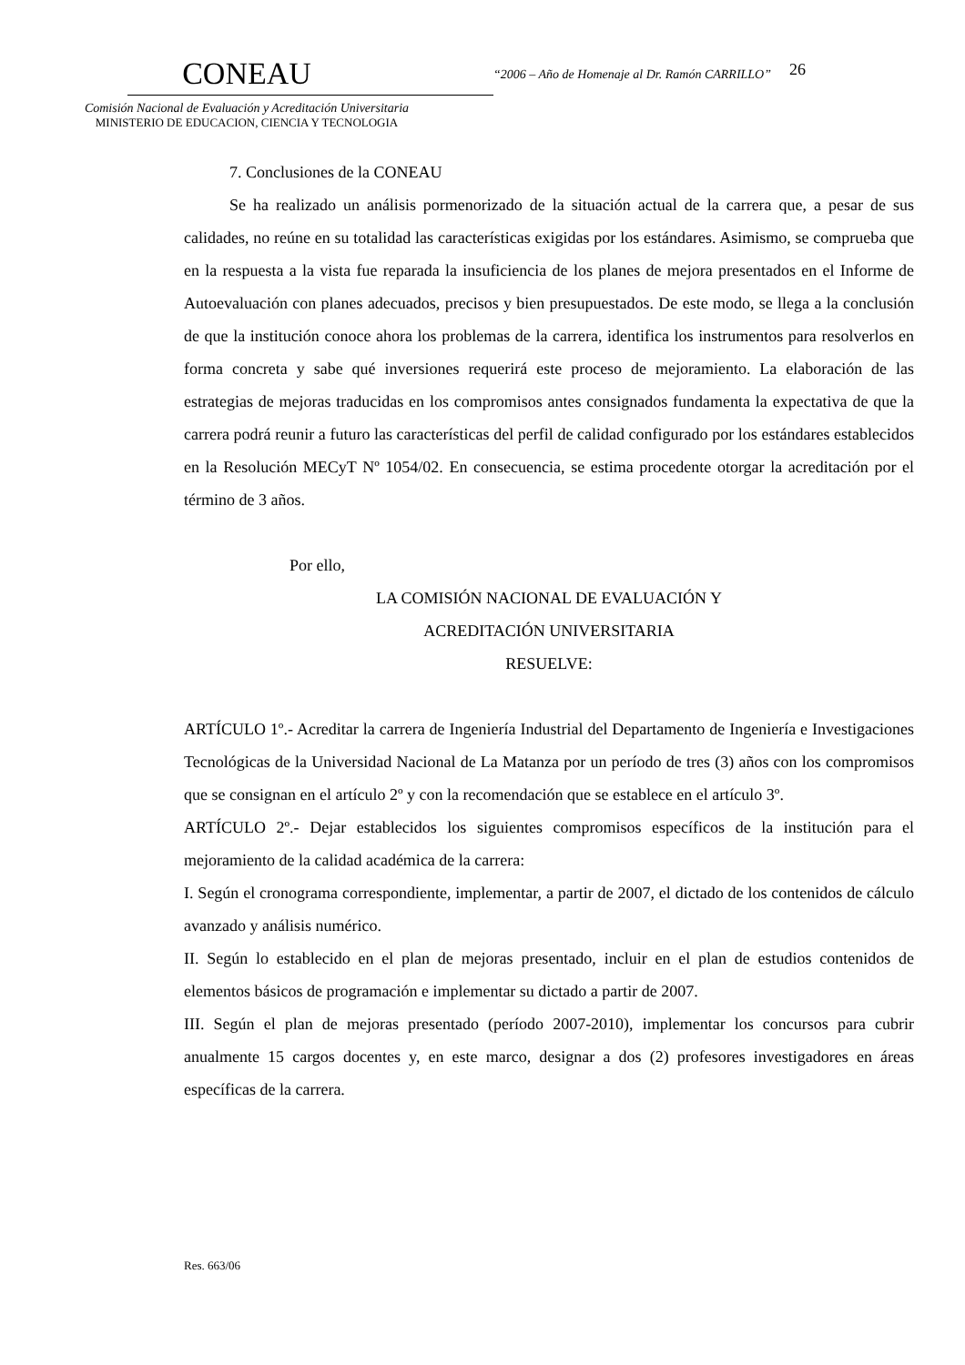CONEAU
Comisión Nacional de Evaluación y Acreditación Universitaria
MINISTERIO DE EDUCACION, CIENCIA Y TECNOLOGIA
“2006 – Año de Homenaje al Dr. Ramón CARRILLO”
26
7. Conclusiones de la CONEAU
Se ha realizado un análisis pormenorizado de la situación actual de la carrera que, a pesar de sus calidades, no reúne en su totalidad las características exigidas por los estándares. Asimismo, se comprueba que en la respuesta a la vista fue reparada la insuficiencia de los planes de mejora presentados en el Informe de Autoevaluación con planes adecuados, precisos y bien presupuestados. De este modo, se llega a la conclusión de que la institución conoce ahora los problemas de la carrera, identifica los instrumentos para resolverlos en forma concreta y sabe qué inversiones requerirá este proceso de mejoramiento. La elaboración de las estrategias de mejoras traducidas en los compromisos antes consignados fundamenta la expectativa de que la carrera podrá reunir a futuro las características del perfil de calidad configurado por los estándares establecidos en la Resolución MECyT Nº 1054/02. En consecuencia, se estima procedente otorgar la acreditación por el término de 3 años.
Por ello,
LA COMISIÓN NACIONAL DE EVALUACIÓN Y
ACREDITACIÓN UNIVERSITARIA
RESUELVE:
ARTÍCULO 1º.- Acreditar la carrera de Ingeniería Industrial del Departamento de Ingeniería e Investigaciones Tecnológicas de la Universidad Nacional de La Matanza por un período de tres (3) años con los compromisos que se consignan en el artículo 2º y con la recomendación que se establece en el artículo 3º.
ARTÍCULO 2º.- Dejar establecidos los siguientes compromisos específicos de la institución para el mejoramiento de la calidad académica de la carrera:
I. Según el cronograma correspondiente, implementar, a partir de 2007, el dictado de los contenidos de cálculo avanzado y análisis numérico.
II. Según lo establecido en el plan de mejoras presentado, incluir en el plan de estudios contenidos de elementos básicos de programación e implementar su dictado a partir de 2007.
III. Según el plan de mejoras presentado (período 2007-2010), implementar los concursos para cubrir anualmente 15 cargos docentes y, en este marco, designar a dos (2) profesores investigadores en áreas específicas de la carrera.
Res. 663/06